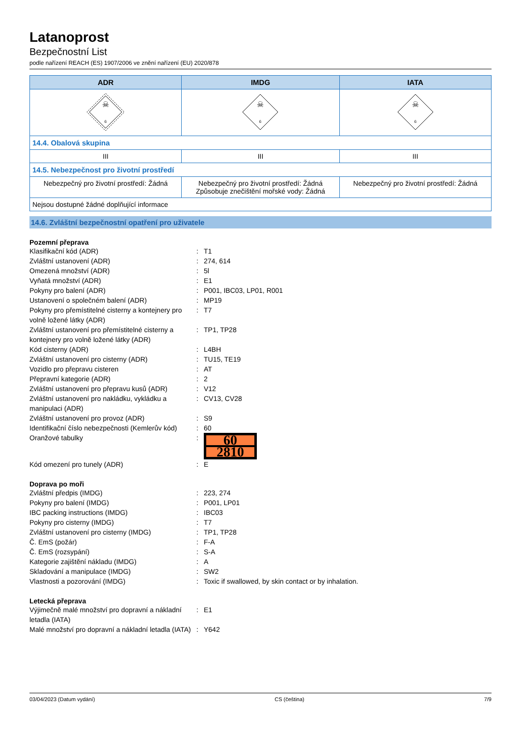Latanoprost
Bezpečnostní List
podle nařízení REACH (ES) 1907/2006 ve znění nařízení (EU) 2020/878
| ADR | IMDG | IATA |
| --- | --- | --- |
| ☠ 6 | ☠ 6 | ☠ 6 |
| 14.4. Obalová skupina | | |
| III | III | III |
| 14.5. Nebezpečnost pro životní prostředí | | |
| Nebezpečný pro životní prostředí: Žádná | Nebezpečný pro životní prostředí: Žádná Způsobuje znečištění mořské vody: Žádná | Nebezpečný pro životní prostředí: Žádná |
| Nejsou dostupné žádné doplňující informace | | |
14.6. Zvláštní bezpečnostní opatření pro uživatele
Pozemní přeprava
Klasifikační kód (ADR): T1 Zvláštní ustanovení (ADR): 274, 614 Omezená množství (ADR): 5l Vyňatá množství (ADR): E1 Pokyny pro balení (ADR): P001, IBC03, LP01, R001 Ustanovení o společném balení (ADR): MP19 Pokyny pro přemístitelné cisterny a kontejnery pro volně ložené látky (ADR): T7 Zvláštní ustanovení pro přemístitelné cisterny a kontejnery pro volně ložené látky (ADR): TP1, TP28 Kód cisterny (ADR): L4BH Zvláštní ustanovení pro cisterny (ADR): TU15, TE19 Vozidlo pro přepravu cisteren: AT Přepravní kategorie (ADR): 2 Zvláštní ustanovení pro přepravu kusů (ADR): V12 Zvláštní ustanovení pro nakládku, vykládku a manipulaci (ADR): CV13, CV28 Zvláštní ustanovení pro provoz (ADR): S9 Identifikační číslo nebezpečnosti (Kemlerův kód): 60 Oranžové tabulky:
60
2810
Kód omezení pro tunely (ADR): E
Doprava po moři
Zvláštní předpis (IMDG): 223, 274 Pokyny pro balení (IMDG): P001, LP01 IBC packing instructions (IMDG): IBC03 Pokyny pro cisterny (IMDG): T7 Zvláštní ustanovení pro cisterny (IMDG): TP1, TP28 Č. EmS (požár): F-A Č. EmS (rozsypání): S-A Kategorie zajištění nákladu (IMDG): A Skladování a manipulace (IMDG): SW2 Vlastnosti a pozorování (IMDG): Toxic if swallowed, by skin contact or by inhalation.
Letecká přeprava
Výjimečně malé množství pro dopravní a nákladní letadla (IATA): E1 Malé množství pro dopravní a nákladní letadla (IATA): Y642
03/04/2023 (Datum vydání) CS (čeština) 7/9